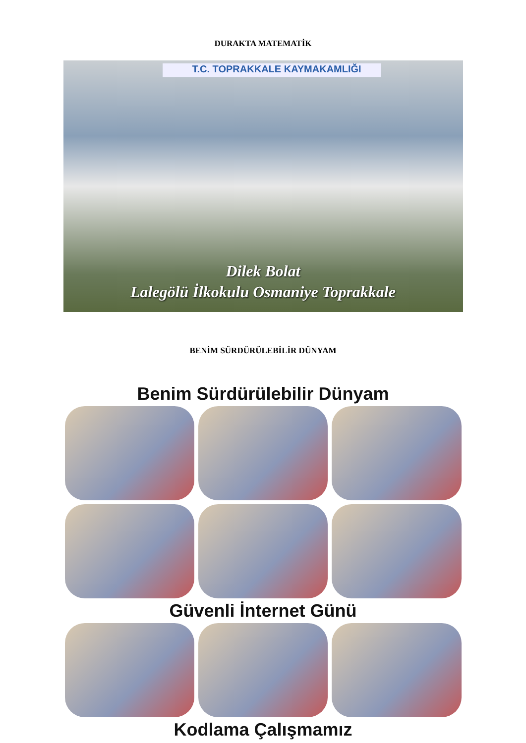DURAKTA MATEMATİK
T.C. TOPRAKKALE KAYMAKAMLIĞI
Dilek Bolat
Lalegölü İlkokulu Osmaniye Toprakkale
BENİM SÜRDÜRÜLEBİLİR DÜNYAM
Benim Sürdürülebilir Dünyam
Güvenli İnternet Günü
Kodlama Çalışmamız